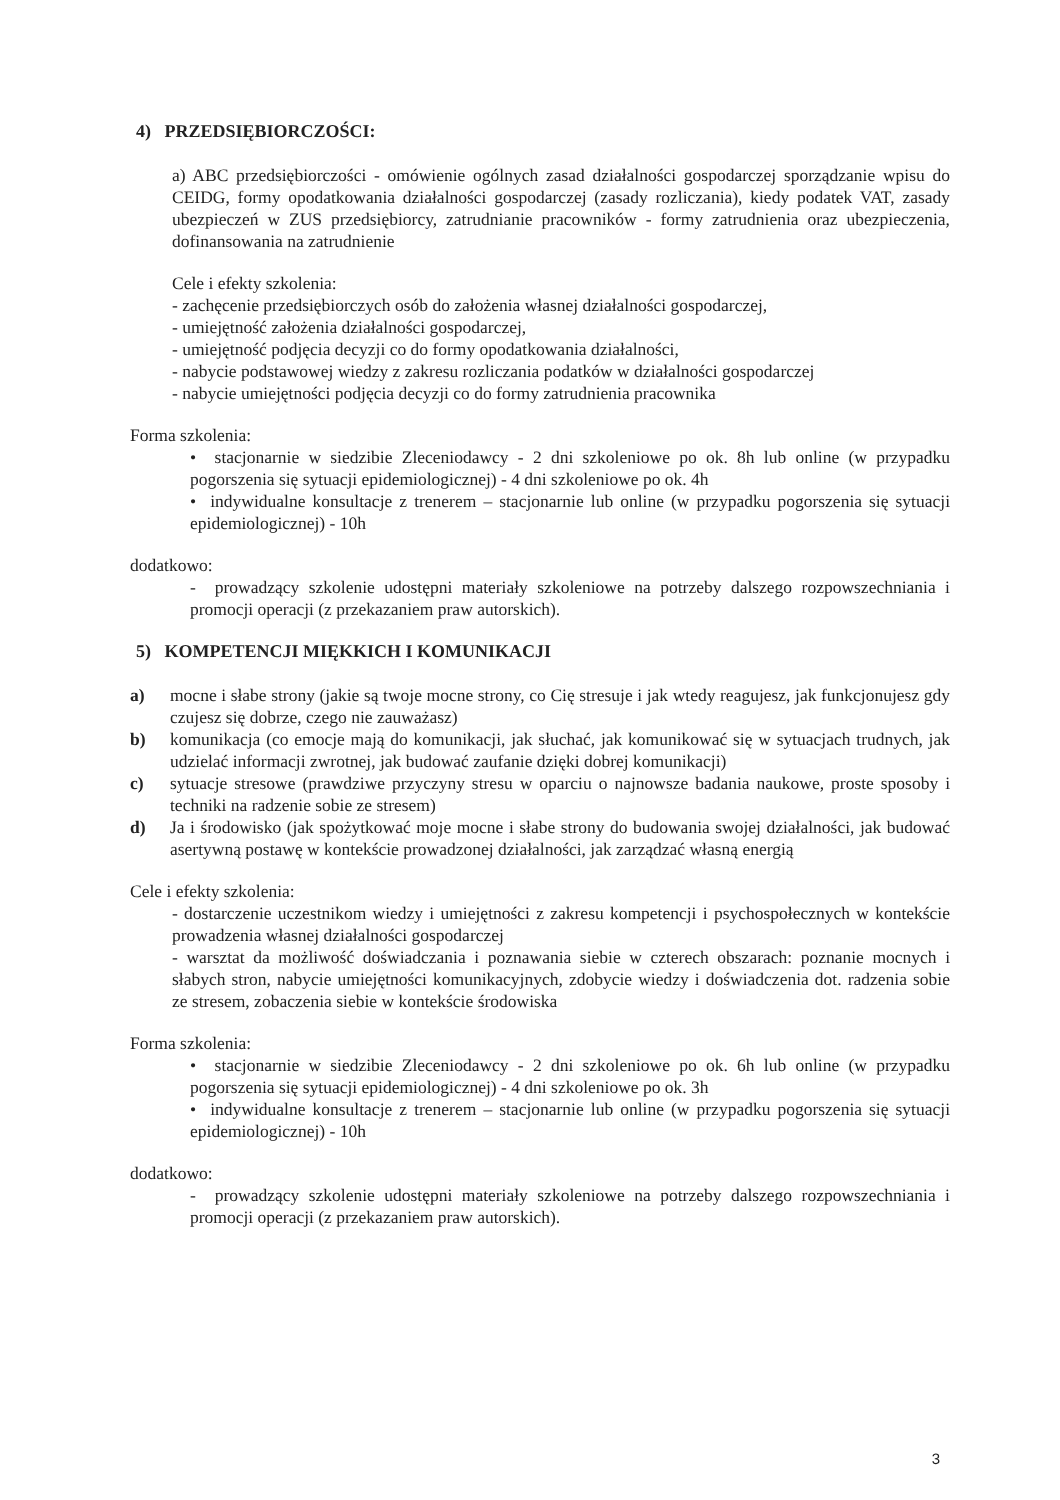4) PRZEDSIĘBIORCZOŚCI:
a) ABC przedsiębiorczości - omówienie ogólnych zasad działalności gospodarczej sporządzanie wpisu do CEIDG, formy opodatkowania działalności gospodarczej (zasady rozliczania), kiedy podatek VAT, zasady ubezpieczeń w ZUS przedsiębiorcy, zatrudnianie pracowników - formy zatrudnienia oraz ubezpieczenia, dofinansowania na zatrudnienie
Cele i efekty szkolenia:
- zachęcenie przedsiębiorczych osób do założenia własnej działalności gospodarczej,
- umiejętność założenia działalności gospodarczej,
- umiejętność podjęcia decyzji co do formy opodatkowania działalności,
- nabycie podstawowej wiedzy z zakresu rozliczania podatków w działalności gospodarczej
- nabycie umiejętności podjęcia decyzji co do formy zatrudnienia pracownika
Forma szkolenia:
• stacjonarnie w siedzibie Zleceniodawcy - 2 dni szkoleniowe po ok. 8h lub online (w przypadku pogorszenia się sytuacji epidemiologicznej) - 4 dni szkoleniowe po ok. 4h
• indywidualne konsultacje z trenerem – stacjonarnie lub online (w przypadku pogorszenia się sytuacji epidemiologicznej) - 10h
dodatkowo:
- prowadzący szkolenie udostępni materiały szkoleniowe na potrzeby dalszego rozpowszechniania i promocji operacji (z przekazaniem praw autorskich).
5) KOMPETENCJI MIĘKKICH I KOMUNIKACJI
a) mocne i słabe strony (jakie są twoje mocne strony, co Cię stresuje i jak wtedy reagujesz, jak funkcjonujesz gdy czujesz się dobrze, czego nie zauważasz)
b) komunikacja (co emocje mają do komunikacji, jak słuchać, jak komunikować się w sytuacjach trudnych, jak udzielać informacji zwrotnej, jak budować zaufanie dzięki dobrej komunikacji)
c) sytuacje stresowe (prawdziwe przyczyny stresu w oparciu o najnowsze badania naukowe, proste sposoby i techniki na radzenie sobie ze stresem)
d) Ja i środowisko (jak spożytkować moje mocne i słabe strony do budowania swojej działalności, jak budować asertywną postawę w kontekście prowadzonej działalności, jak zarządzać własną energią
Cele i efekty szkolenia:
- dostarczenie uczestnikom wiedzy i umiejętności z zakresu kompetencji i psychospołecznych w kontekście prowadzenia własnej działalności gospodarczej
- warsztat da możliwość doświadczania i poznawania siebie w czterech obszarach: poznanie mocnych i słabych stron, nabycie umiejętności komunikacyjnych, zdobycie wiedzy i doświadczenia dot. radzenia sobie ze stresem, zobaczenia siebie w kontekście środowiska
Forma szkolenia:
• stacjonarnie w siedzibie Zleceniodawcy - 2 dni szkoleniowe po ok. 6h lub online (w przypadku pogorszenia się sytuacji epidemiologicznej) - 4 dni szkoleniowe po ok. 3h
• indywidualne konsultacje z trenerem – stacjonarnie lub online (w przypadku pogorszenia się sytuacji epidemiologicznej) - 10h
dodatkowo:
- prowadzący szkolenie udostępni materiały szkoleniowe na potrzeby dalszego rozpowszechniania i promocji operacji (z przekazaniem praw autorskich).
3